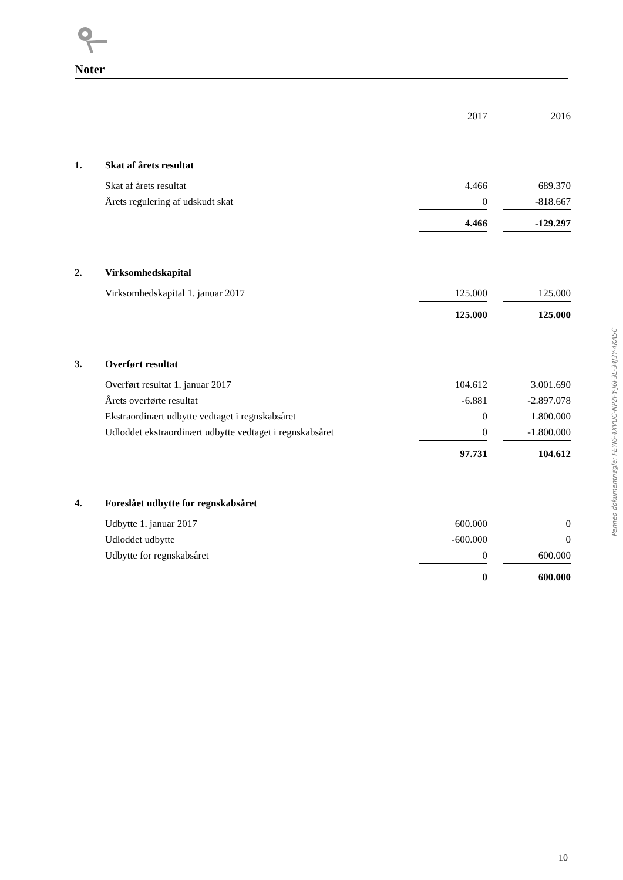Noter
| | | 2017 | | 2016 |
| 1. | Skat af årets resultat | | | |
| | Skat af årets resultat | 4.466 | | 689.370 |
| | Årets regulering af udskudt skat | 0 | | -818.667 |
| | | 4.466 | | -129.297 |
| 2. | Virksomhedskapital | | | |
| | Virksomhedskapital 1. januar 2017 | 125.000 | | 125.000 |
| | | 125.000 | | 125.000 |
| 3. | Overført resultat | | | |
| | Overført resultat 1. januar 2017 | 104.612 | | 3.001.690 |
| | Årets overførte resultat | -6.881 | | -2.897.078 |
| | Ekstraordinært udbytte vedtaget i regnskabsåret | 0 | | 1.800.000 |
| | Udloddet ekstraordinært udbytte vedtaget i regnskabsåret | 0 | | -1.800.000 |
| | | 97.731 | | 104.612 |
| 4. | Foreslået udbytte for regnskabsåret | | | |
| | Udbytte 1. januar 2017 | 600.000 | | 0 |
| | Udloddet udbytte | -600.000 | | 0 |
| | Udbytte for regnskabsåret | 0 | | 600.000 |
| | | 0 | | 600.000 |
Penneo dokumentnøgle: FEYI6-4XVUC-NP2FY-J6F3L-34J3Y-4KA5C
10